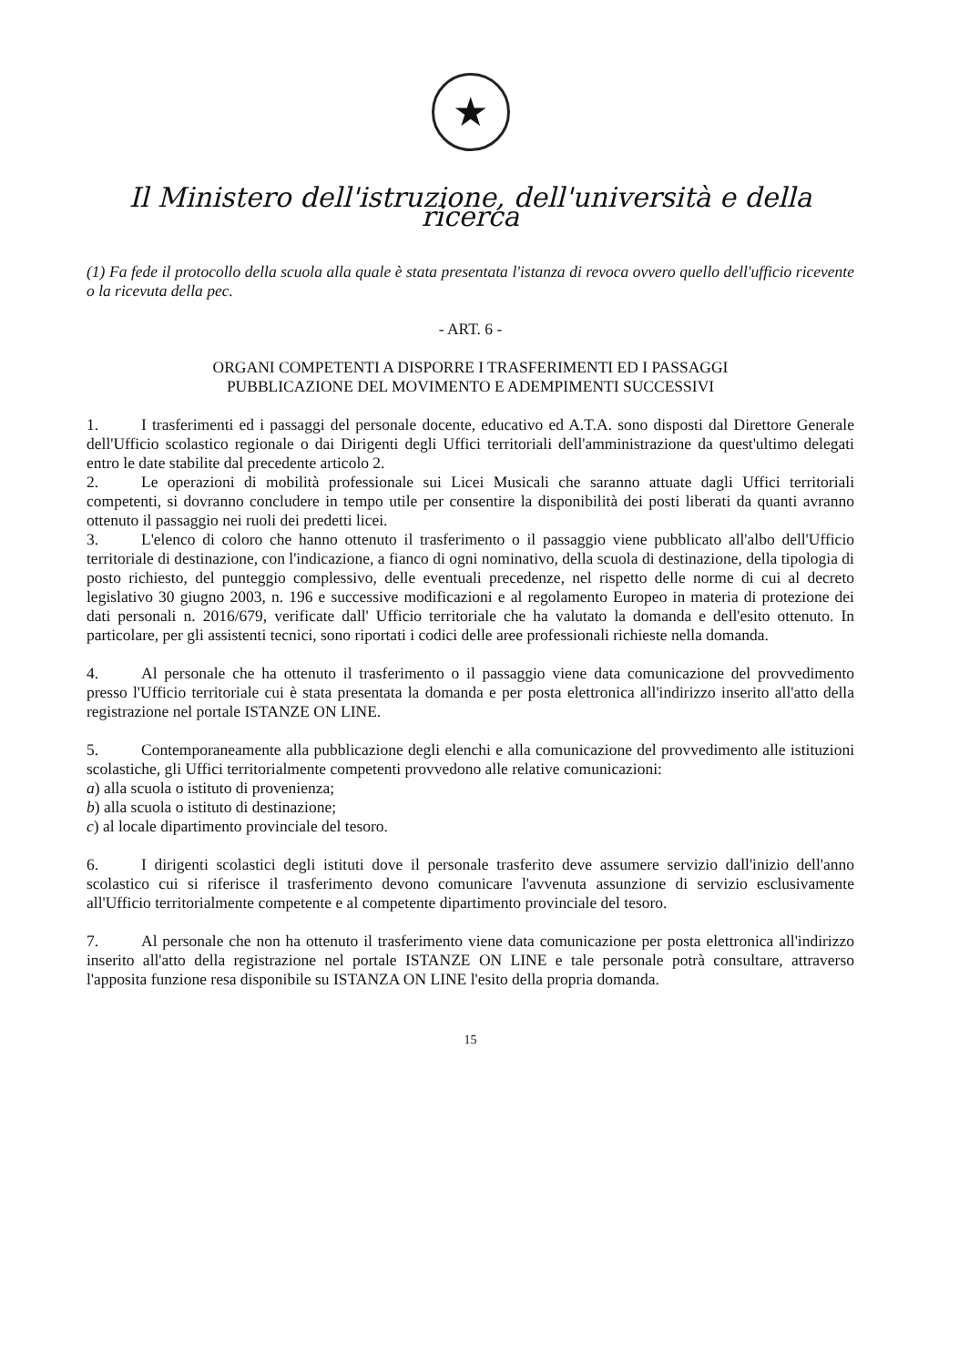★
Il Ministero dell'istruzione, dell'università e della ricerca
(1) Fa fede il protocollo della scuola alla quale è stata presentata l'istanza di revoca ovvero quello dell'ufficio ricevente o la ricevuta della pec.
- ART. 6 -
ORGANI COMPETENTI A DISPORRE I TRASFERIMENTI ED I PASSAGGI
PUBBLICAZIONE DEL MOVIMENTO E ADEMPIMENTI SUCCESSIVI
1. I trasferimenti ed i passaggi del personale docente, educativo ed A.T.A. sono disposti dal Direttore Generale dell'Ufficio scolastico regionale o dai Dirigenti degli Uffici territoriali dell'amministrazione da quest'ultimo delegati entro le date stabilite dal precedente articolo 2.
2. Le operazioni di mobilità professionale sui Licei Musicali che saranno attuate dagli Uffici territoriali competenti, si dovranno concludere in tempo utile per consentire la disponibilità dei posti liberati da quanti avranno ottenuto il passaggio nei ruoli dei predetti licei.
3. L'elenco di coloro che hanno ottenuto il trasferimento o il passaggio viene pubblicato all'albo dell'Ufficio territoriale di destinazione, con l'indicazione, a fianco di ogni nominativo, della scuola di destinazione, della tipologia di posto richiesto, del punteggio complessivo, delle eventuali precedenze, nel rispetto delle norme di cui al decreto legislativo 30 giugno 2003, n. 196 e successive modificazioni e al regolamento Europeo in materia di protezione dei dati personali n. 2016/679, verificate dall' Ufficio territoriale che ha valutato la domanda e dell'esito ottenuto. In particolare, per gli assistenti tecnici, sono riportati i codici delle aree professionali richieste nella domanda.
4. Al personale che ha ottenuto il trasferimento o il passaggio viene data comunicazione del provvedimento presso l'Ufficio territoriale cui è stata presentata la domanda e per posta elettronica all'indirizzo inserito all'atto della registrazione nel portale ISTANZE ON LINE.
5. Contemporaneamente alla pubblicazione degli elenchi e alla comunicazione del provvedimento alle istituzioni scolastiche, gli Uffici territorialmente competenti provvedono alle relative comunicazioni:
a) alla scuola o istituto di provenienza;
b) alla scuola o istituto di destinazione;
c) al locale dipartimento provinciale del tesoro.
6. I dirigenti scolastici degli istituti dove il personale trasferito deve assumere servizio dall'inizio dell'anno scolastico cui si riferisce il trasferimento devono comunicare l'avvenuta assunzione di servizio esclusivamente all'Ufficio territorialmente competente e al competente dipartimento provinciale del tesoro.
7. Al personale che non ha ottenuto il trasferimento viene data comunicazione per posta elettronica all'indirizzo inserito all'atto della registrazione nel portale ISTANZE ON LINE e tale personale potrà consultare, attraverso l'apposita funzione resa disponibile su ISTANZA ON LINE l'esito della propria domanda.
15